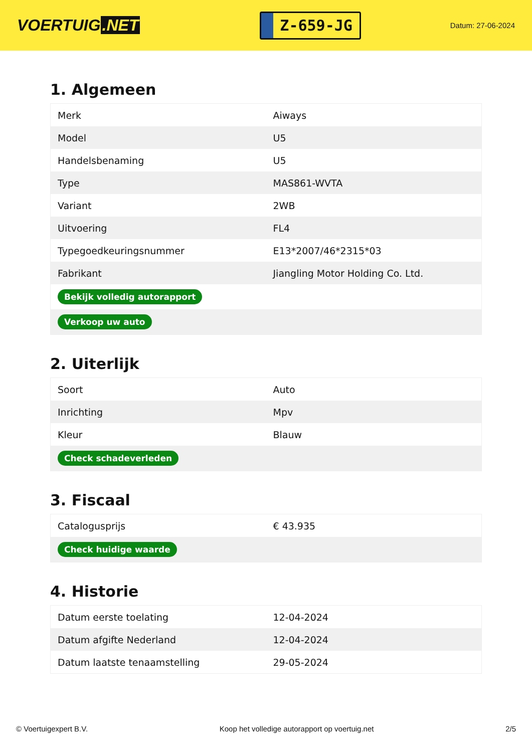VOERTUIG.NET
Z-659-JG
Datum: 27-06-2024
1. Algemeen
| Merk | Aiways |
| Model | U5 |
| Handelsbenaming | U5 |
| Type | MAS861-WVTA |
| Variant | 2WB |
| Uitvoering | FL4 |
| Typegoedkeuringsnummer | E13*2007/46*2315*03 |
| Fabrikant | Jiangling Motor Holding Co. Ltd. |
| Bekijk volledig autorapport | |
| Verkoop uw auto | |
2. Uiterlijk
| Soort | Auto |
| Inrichting | Mpv |
| Kleur | Blauw |
| Check schadeverleden | |
3. Fiscaal
| Catalogusprijs | € 43.935 |
| Check huidige waarde | |
4. Historie
| Datum eerste toelating | 12-04-2024 |
| Datum afgifte Nederland | 12-04-2024 |
| Datum laatste tenaamstelling | 29-05-2024 |
© Voertuigexpert B.V. Koop het volledige autorapport op voertuig.net 2/5